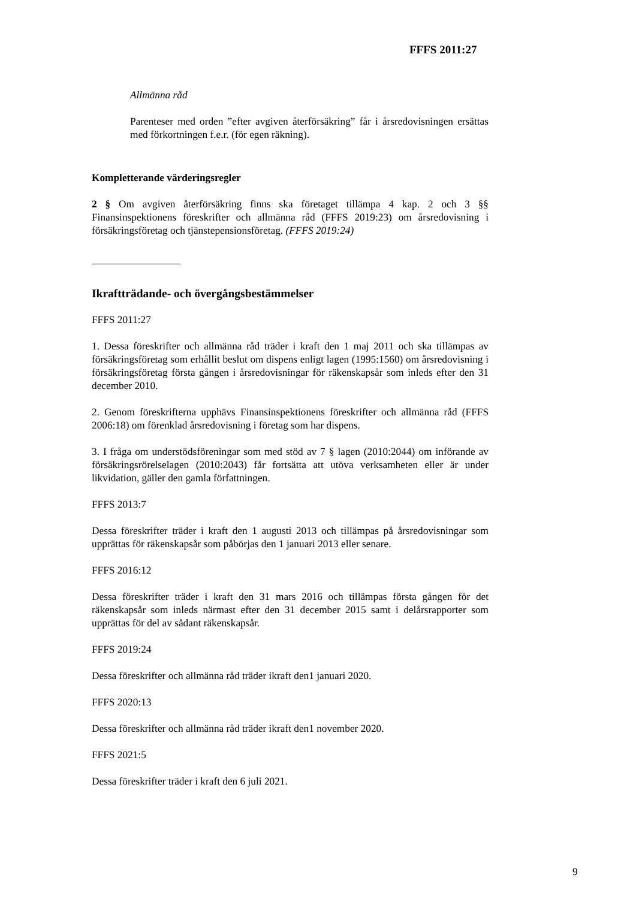FFFS 2011:27
Allmänna råd
Parenteser med orden ”efter avgiven återförsäkring” får i årsredovisningen ersättas med förkortningen f.e.r. (för egen räkning).
Kompletterande värderingsregler
2 § Om avgiven återförsäkring finns ska företaget tillämpa 4 kap. 2 och 3 §§ Finansinspektionens föreskrifter och allmänna råd (FFFS 2019:23) om årsredovisning i försäkringsföretag och tjänstepensionsföretag. (FFFS 2019:24)
Ikraftträdande- och övergångsbestämmelser
FFFS 2011:27
1. Dessa föreskrifter och allmänna råd träder i kraft den 1 maj 2011 och ska tillämpas av försäkringsföretag som erhållit beslut om dispens enligt lagen (1995:1560) om årsredovisning i försäkringsföretag första gången i årsredovisningar för räkenskapsår som inleds efter den 31 december 2010.
2. Genom föreskrifterna upphävs Finansinspektionens föreskrifter och allmänna råd (FFFS 2006:18) om förenklad årsredovisning i företag som har dispens.
3. I fråga om understödsföreningar som med stöd av 7 § lagen (2010:2044) om införande av försäkringsrörelselagen (2010:2043) får fortsätta att utöva verksamheten eller är under likvidation, gäller den gamla författningen.
FFFS 2013:7
Dessa föreskrifter träder i kraft den 1 augusti 2013 och tillämpas på årsredovisningar som upprättas för räkenskapsår som påbörjas den 1 januari 2013 eller senare.
FFFS 2016:12
Dessa föreskrifter träder i kraft den 31 mars 2016 och tillämpas första gången för det räkenskapsår som inleds närmast efter den 31 december 2015 samt i delårsrapporter som upprättas för del av sådant räkenskapsår.
FFFS 2019:24
Dessa föreskrifter och allmänna råd träder ikraft den1 januari 2020.
FFFS 2020:13
Dessa föreskrifter och allmänna råd träder ikraft den1 november 2020.
FFFS 2021:5
Dessa föreskrifter träder i kraft den 6 juli 2021.
9